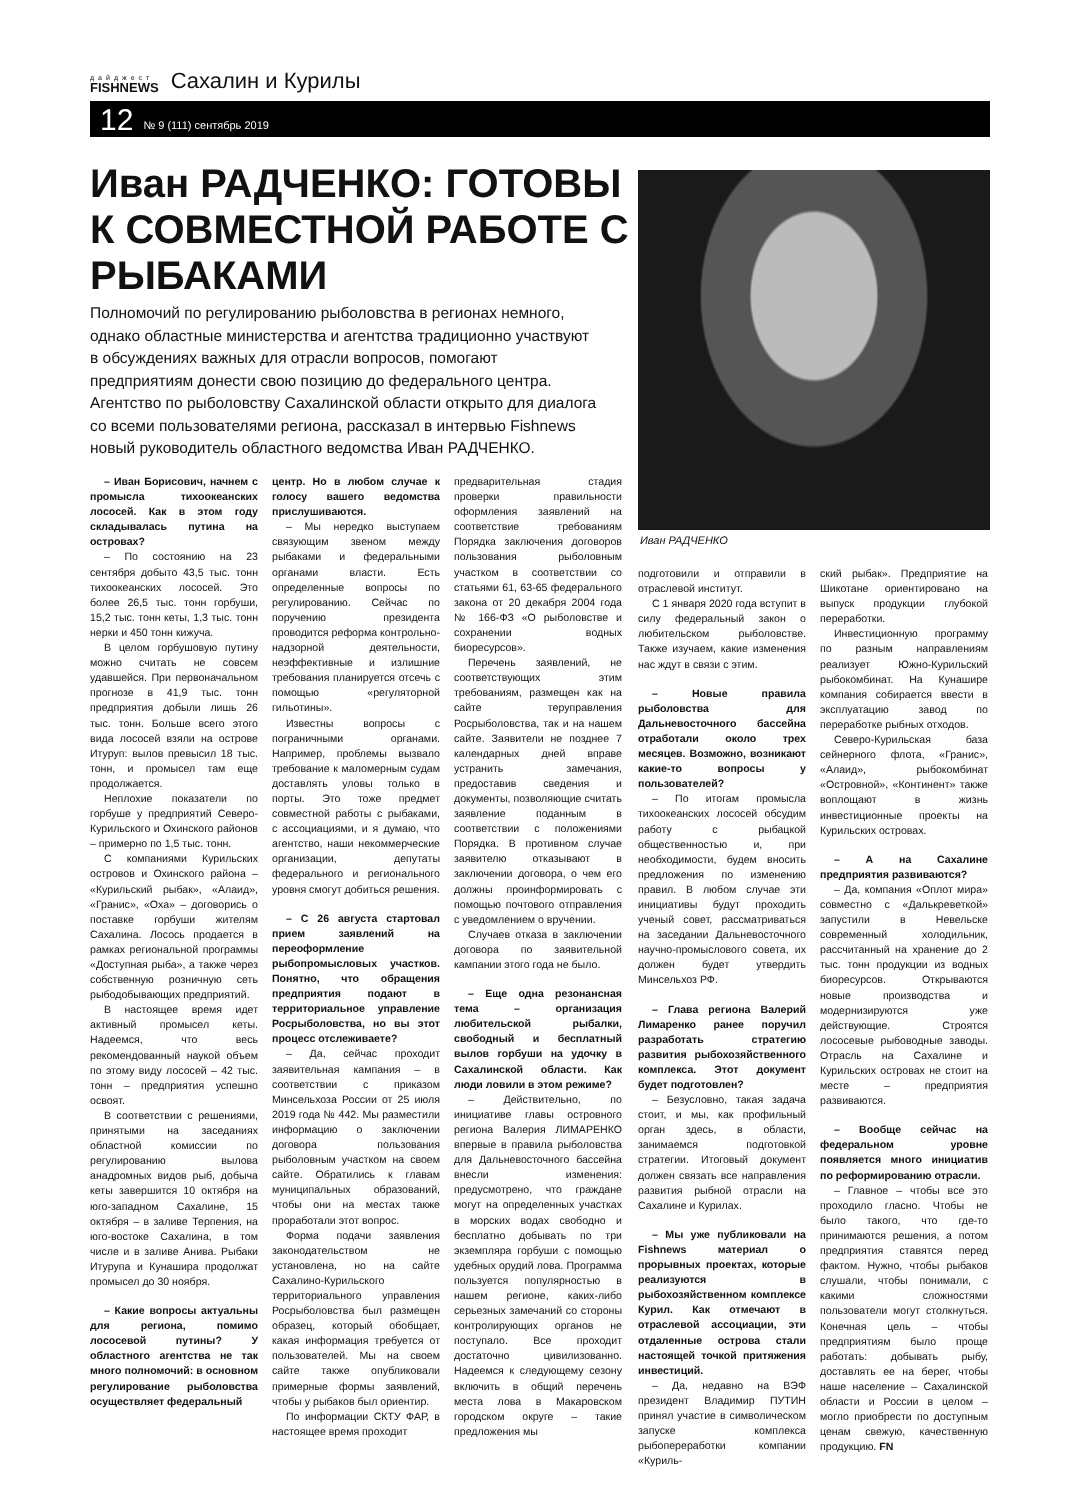дайджест
FISHNEWS
Сахалин и Курилы
12 № 9 (111) сентябрь 2019
Иван РАДЧЕНКО: ГОТОВЫ К СОВМЕСТНОЙ РАБОТЕ С РЫБАКАМИ
Полномочий по регулированию рыболовства в регионах немного, однако областные министерства и агентства традиционно участвуют в обсуждениях важных для отрасли вопросов, помогают предприятиям донести свою позицию до федерального центра. Агентство по рыболовству Сахалинской области открыто для диалога со всеми пользователями региона, рассказал в интервью Fishnews новый руководитель областного ведомства Иван РАДЧЕНКО.
Иван РАДЧЕНКО
– Иван Борисович, начнем с промысла тихоокеанских лососей. Как в этом году складывалась путина на островах?
– По состоянию на 23 сентября добыто 43,5 тыс. тонн тихоокеанских лососей. Это более 26,5 тыс. тонн горбуши, 15,2 тыс. тонн кеты, 1,3 тыс. тонн нерки и 450 тонн кижуча.
В целом горбушовую путину можно считать не совсем удавшейся. При первоначальном прогнозе в 41,9 тыс. тонн предприятия добыли лишь 26 тыс. тонн. Больше всего этого вида лососей взяли на острове Итуруп: вылов превысил 18 тыс. тонн, и промысел там еще продолжается.
Неплохие показатели по горбуше у предприятий Северо-Курильского и Охинского районов – примерно по 1,5 тыс. тонн.
С компаниями Курильских островов и Охинского района – «Курильский рыбак», «Алаид», «Гранис», «Оха» – договорись о поставке горбуши жителям Сахалина. Лосось продается в рамках региональной программы «Доступная рыба», а также через собственную розничную сеть рыбодобывающих предприятий.
В настоящее время идет активный промысел кеты. Надеемся, что весь рекомендованный наукой объем по этому виду лососей – 42 тыс. тонн – предприятия успешно освоят.
В соответствии с решениями, принятыми на заседаниях областной комиссии по регулированию вылова анадромных видов рыб, добыча кеты завершится 10 октября на юго-западном Сахалине, 15 октября – в заливе Терпения, на юго-востоке Сахалина, в том числе и в заливе Анива. Рыбаки Итурупа и Кунашира продолжат промысел до 30 ноября.
– Какие вопросы актуальны для региона, помимо лососевой путины? У областного агентства не так много полномочий: в основном регулирование рыболовства осуществляет федеральный
центр. Но в любом случае к голосу вашего ведомства прислушиваются.
– Мы нередко выступаем связующим звеном между рыбаками и федеральными органами власти. Есть определенные вопросы по регулированию. Сейчас по поручению президента проводится реформа контрольно-надзорной деятельности, неэффективные и излишние требования планируется отсечь с помощью «регуляторной гильотины».
Известны вопросы с пограничными органами. Например, проблемы вызвало требование к маломерным судам доставлять уловы только в порты. Это тоже предмет совместной работы с рыбаками, с ассоциациями, и я думаю, что агентство, наши некоммерческие организации, депутаты федерального и регионального уровня смогут добиться решения.
– С 26 августа стартовал прием заявлений на переоформление рыбопромысловых участков. Понятно, что обращения предприятия подают в территориальное управление Росрыболовства, но вы этот процесс отслеживаете?
– Да, сейчас проходит заявительная кампания – в соответствии с приказом Минсельхоза России от 25 июля 2019 года № 442. Мы разместили информацию о заключении договора пользования рыболовным участком на своем сайте. Обратились к главам муниципальных образований, чтобы они на местах также проработали этот вопрос.
Форма подачи заявления законодательством не установлена, но на сайте Сахалино-Курильского территориального управления Росрыболовства был размещен образец, который обобщает, какая информация требуется от пользователей. Мы на своем сайте также опубликовали примерные формы заявлений, чтобы у рыбаков был ориентир.
По информации СКТУ ФАР, в настоящее время проходит
предварительная стадия проверки правильности оформления заявлений на соответствие требованиям Порядка заключения договоров пользования рыболовным участком в соответствии со статьями 61, 63-65 федерального закона от 20 декабря 2004 года № 166-ФЗ «О рыболовстве и сохранении водных биоресурсов».
Перечень заявлений, не соответствующих этим требованиям, размещен как на сайте теруправления Росрыболовства, так и на нашем сайте. Заявители не позднее 7 календарных дней вправе устранить замечания, предоставив сведения и документы, позволяющие считать заявление поданным в соответствии с положениями Порядка. В противном случае заявителю отказывают в заключении договора, о чем его должны проинформировать с помощью почтового отправления с уведомлением о вручении.
Случаев отказа в заключении договора по заявительной кампании этого года не было.
– Еще одна резонансная тема – организация любительской рыбалки, свободный и бесплатный вылов горбуши на удочку в Сахалинской области. Как люди ловили в этом режиме?
– Действительно, по инициативе главы островного региона Валерия ЛИМАРЕНКО впервые в правила рыболовства для Дальневосточного бассейна внесли изменения: предусмотрено, что граждане могут на определенных участках в морских водах свободно и бесплатно добывать по три экземпляра горбуши с помощью удебных орудий лова. Программа пользуется популярностью в нашем регионе, каких-либо серьезных замечаний со стороны контролирующих органов не поступало. Все проходит достаточно цивилизованно. Надеемся к следующему сезону включить в общий перечень места лова в Макаровском городском округе – такие предложения мы
подготовили и отправили в отраслевой институт.
С 1 января 2020 года вступит в силу федеральный закон о любительском рыболовстве. Также изучаем, какие изменения нас ждут в связи с этим.
– Новые правила рыболовства для Дальневосточного бассейна отработали около трех месяцев. Возможно, возникают какие-то вопросы у пользователей?
– По итогам промысла тихоокеанских лососей обсудим работу с рыбацкой общественностью и, при необходимости, будем вносить предложения по изменению правил. В любом случае эти инициативы будут проходить ученый совет, рассматриваться на заседании Дальневосточного научно-промыслового совета, их должен будет утвердить Минсельхоз РФ.
– Глава региона Валерий Лимаренко ранее поручил разработать стратегию развития рыбохозяйственного комплекса. Этот документ будет подготовлен?
– Безусловно, такая задача стоит, и мы, как профильный орган здесь, в области, занимаемся подготовкой стратегии. Итоговый документ должен связать все направления развития рыбной отрасли на Сахалине и Курилах.
– Мы уже публиковали на Fishnews материал о прорывных проектах, которые реализуются в рыбохозяйственном комплексе Курил. Как отмечают в отраслевой ассоциации, эти отдаленные острова стали настоящей точкой притяжения инвестиций.
– Да, недавно на ВЭФ президент Владимир ПУТИН принял участие в символическом запуске комплекса рыбопереработки компании «Куриль-
ский рыбак». Предприятие на Шикотане ориентировано на выпуск продукции глубокой переработки.
Инвестиционную программу по разным направлениям реализует Южно-Курильский рыбокомбинат. На Кунашире компания собирается ввести в эксплуатацию завод по переработке рыбных отходов.
Северо-Курильская база сейнерного флота, «Гранис», «Алаид», рыбокомбинат «Островной», «Континент» также воплощают в жизнь инвестиционные проекты на Курильских островах.
– А на Сахалине предприятия развиваются?
– Да, компания «Оплот мира» совместно с «Далькреветкой» запустили в Невельске современный холодильник, рассчитанный на хранение до 2 тыс. тонн продукции из водных биоресурсов. Открываются новые производства и модернизируются уже действующие. Строятся лососевые рыбоводные заводы. Отрасль на Сахалине и Курильских островах не стоит на месте – предприятия развиваются.
– Вообще сейчас на федеральном уровне появляется много инициатив по реформированию отрасли.
– Главное – чтобы все это проходило гласно. Чтобы не было такого, что где-то принимаются решения, а потом предприятия ставятся перед фактом. Нужно, чтобы рыбаков слушали, чтобы понимали, с какими сложностями пользователи могут столкнуться. Конечная цель – чтобы предприятиям было проще работать: добывать рыбу, доставлять ее на берег, чтобы наше население – Сахалинской области и России в целом – могло приобрести по доступным ценам свежую, качественную продукцию. FN